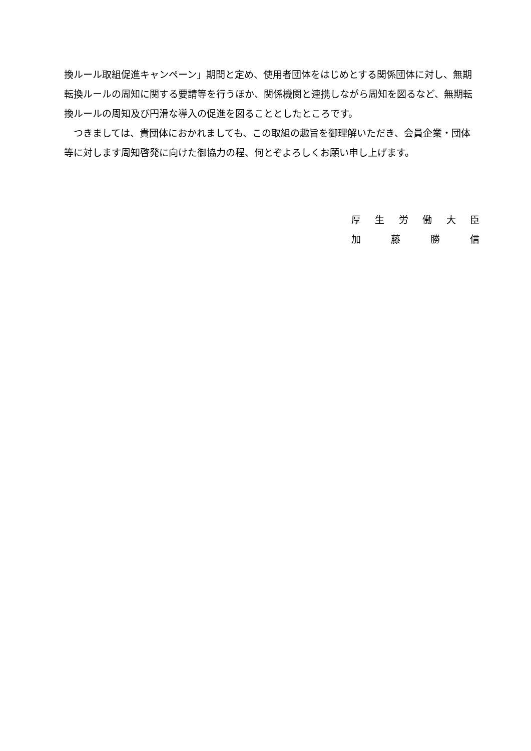換ルール取組促進キャンペーン」期間と定め、使用者団体をはじめとする関係団体に対し、無期転換ルールの周知に関する要請等を行うほか、関係機関と連携しながら周知を図るなど、無期転換ルールの周知及び円滑な導入の促進を図ることとしたところです。
　つきましては、貴団体におかれましても、この取組の趣旨を御理解いただき、会員企業・団体等に対します周知啓発に向けた御協力の程、何とぞよろしくお願い申し上げます。
厚 生 労 働 大 臣
加 藤 勝 信